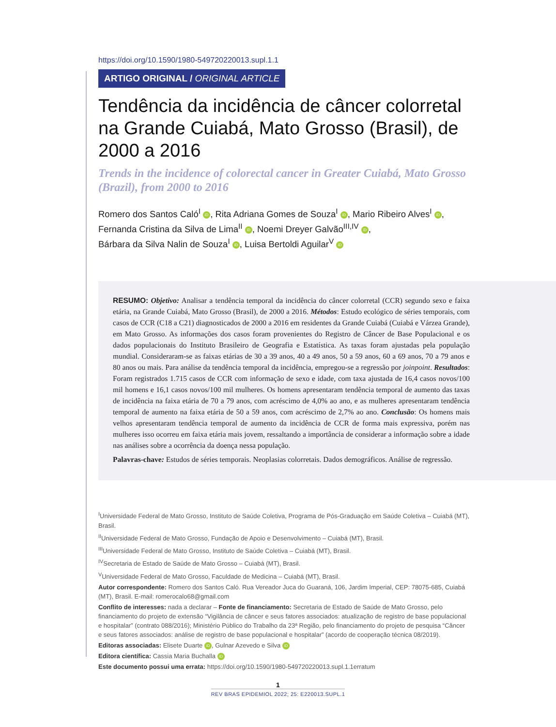https://doi.org/10.1590/1980-549720220013.supl.1.1
ARTIGO ORIGINAL / ORIGINAL ARTICLE
Tendência da incidência de câncer colorretal na Grande Cuiabá, Mato Grosso (Brasil), de 2000 a 2016
Trends in the incidence of colorectal cancer in Greater Cuiabá, Mato Grosso (Brazil), from 2000 to 2016
Romero dos Santos Caló<sup>I</sup> iD, Rita Adriana Gomes de Souza<sup>I</sup> iD, Mario Ribeiro Alves<sup>I</sup> iD,
Fernanda Cristina da Silva de Lima<sup>II</sup> iD, Noemi Dreyer Galvão<sup>III,IV</sup> iD,
Bárbara da Silva Nalin de Souza<sup>I</sup> iD, Luisa Bertoldi Aguilar<sup>V</sup> iD
RESUMO: Objetivo: Analisar a tendência temporal da incidência do câncer colorretal (CCR) segundo sexo e faixa etária, na Grande Cuiabá, Mato Grosso (Brasil), de 2000 a 2016. Métodos: Estudo ecológico de séries temporais, com casos de CCR (C18 a C21) diagnosticados de 2000 a 2016 em residentes da Grande Cuiabá (Cuiabá e Várzea Grande), em Mato Grosso. As informações dos casos foram provenientes do Registro de Câncer de Base Populacional e os dados populacionais do Instituto Brasileiro de Geografia e Estatística. As taxas foram ajustadas pela população mundial. Consideraram-se as faixas etárias de 30 a 39 anos, 40 a 49 anos, 50 a 59 anos, 60 a 69 anos, 70 a 79 anos e 80 anos ou mais. Para análise da tendência temporal da incidência, empregou-se a regressão por joinpoint. Resultados: Foram registrados 1.715 casos de CCR com informação de sexo e idade, com taxa ajustada de 16,4 casos novos/100 mil homens e 16,1 casos novos/100 mil mulheres. Os homens apresentaram tendência temporal de aumento das taxas de incidência na faixa etária de 70 a 79 anos, com acréscimo de 4,0% ao ano, e as mulheres apresentaram tendência temporal de aumento na faixa etária de 50 a 59 anos, com acréscimo de 2,7% ao ano. Conclusão: Os homens mais velhos apresentaram tendência temporal de aumento da incidência de CCR de forma mais expressiva, porém nas mulheres isso ocorreu em faixa etária mais jovem, ressaltando a importância de considerar a informação sobre a idade nas análises sobre a ocorrência da doença nessa população.
Palavras-chave: Estudos de séries temporais. Neoplasias colorretais. Dados demográficos. Análise de regressão.
<sup>I</sup>Universidade Federal de Mato Grosso, Instituto de Saúde Coletiva, Programa de Pós-Graduação em Saúde Coletiva – Cuiabá (MT), Brasil.
<sup>II</sup>Universidade Federal de Mato Grosso, Fundação de Apoio e Desenvolvimento – Cuiabá (MT), Brasil.
<sup>III</sup>Universidade Federal de Mato Grosso, Instituto de Saúde Coletiva – Cuiabá (MT), Brasil.
<sup>IV</sup>Secretaria de Estado de Saúde de Mato Grosso – Cuiabá (MT), Brasil.
<sup>V</sup>Universidade Federal de Mato Grosso, Faculdade de Medicina – Cuiabá (MT), Brasil.
Autor correspondente: Romero dos Santos Caló. Rua Vereador Juca do Guaraná, 106, Jardim Imperial, CEP: 78075-685, Cuiabá (MT), Brasil. E-mail: romerocalo68@gmail.com
Conflito de interesses: nada a declarar – Fonte de financiamento: Secretaria de Estado de Saúde de Mato Grosso, pelo financiamento do projeto de extensão “Vigilância de câncer e seus fatores associados: atualização de registro de base populacional e hospitalar” (contrato 088/2016); Ministério Público do Trabalho da 23ª Região, pelo financiamento do projeto de pesquisa “Câncer e seus fatores associados: análise de registro de base populacional e hospitalar” (acordo de cooperação técnica 08/2019).
Editoras associadas: Elisete Duarte iD, Gulnar Azevedo e Silva iD
Editora científica: Cassia Maria Buchalla iD
Este documento possui uma errata: https://doi.org/10.1590/1980-549720220013.supl.1.1erratum
1
REV BRAS EPIDEMIOL 2022; 25: E220013.SUPL.1